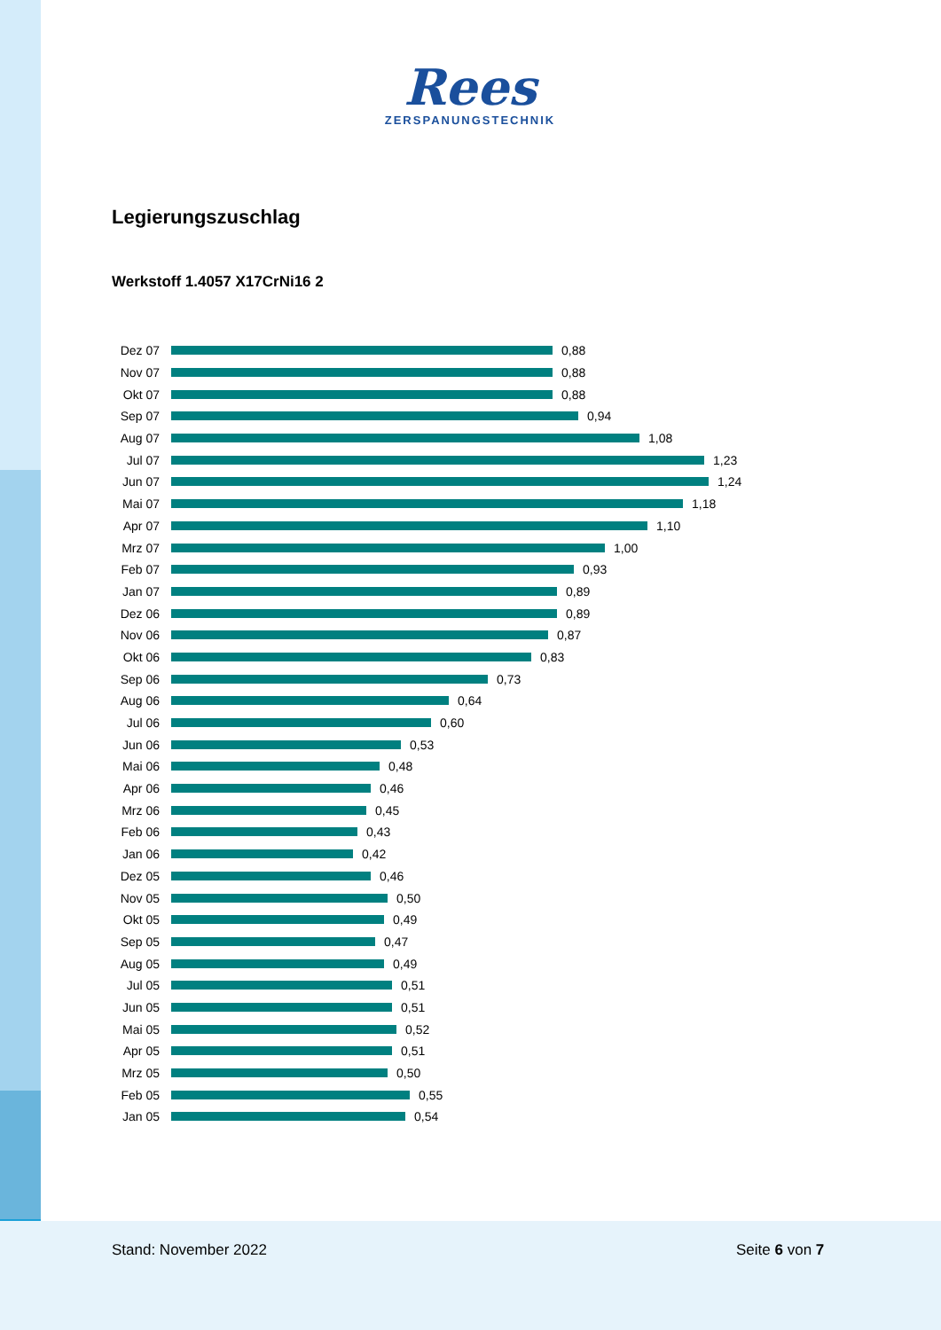Rees
ZERSPANUNGSTECHNIK
Legierungszuschlag
Werkstoff 1.4057 X17CrNi16 2
Dez 07 0,88
Nov 07 0,88
Okt 07 0,88
Sep 07 0,94
Aug 07 1,08
Jul 07 1,23
Jun 07 1,24
Mai 07 1,18
Apr 07 1,10
Mrz 07 1,00
Feb 07 0,93
Jan 07 0,89
Dez 06 0,89
Nov 06 0,87
Okt 06 0,83
Sep 06 0,73
Aug 06 0,64
Jul 06 0,60
Jun 06 0,53
Mai 06 0,48
Apr 06 0,46
Mrz 06 0,45
Feb 06 0,43
Jan 06 0,42
Dez 05 0,46
Nov 05 0,50
Okt 05 0,49
Sep 05 0,47
Aug 05 0,49
Jul 05 0,51
Jun 05 0,51
Mai 05 0,52
Apr 05 0,51
Mrz 05 0,50
Feb 05 0,55
Jan 05 0,54
Stand: November 2022 Seite 6 von 7